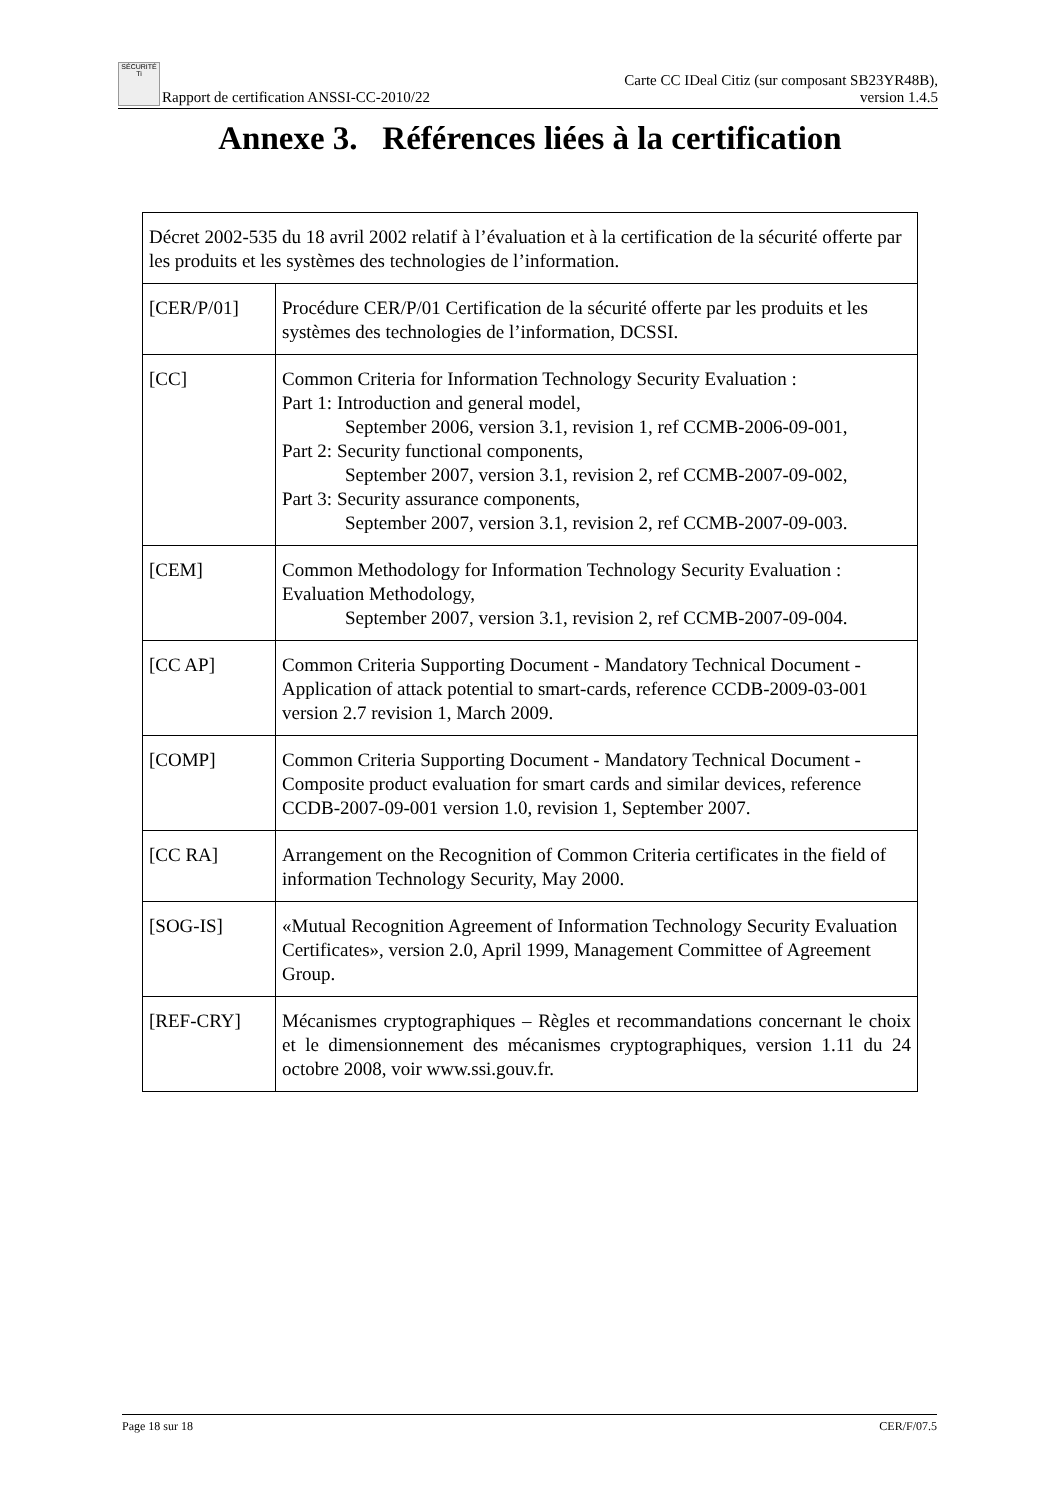SÉCURITÉ Ti Rapport de certification ANSSI-CC-2010/22
Carte CC IDeal Citiz (sur composant SB23YR48B),
version 1.4.5
Annexe 3. Références liées à la certification
| Décret 2002-535 du 18 avril 2002 relatif à l’évaluation et à la certification de la sécurité offerte par les produits et les systèmes des technologies de l’information. | |
| [CER/P/01] | Procédure CER/P/01 Certification de la sécurité offerte par les produits et les systèmes des technologies de l’information, DCSSI. |
| [CC] | Common Criteria for Information Technology Security Evaluation : Part 1: Introduction and general model, September 2006, version 3.1, revision 1, ref CCMB-2006-09-001, Part 2: Security functional components, September 2007, version 3.1, revision 2, ref CCMB-2007-09-002, Part 3: Security assurance components, September 2007, version 3.1, revision 2, ref CCMB-2007-09-003. |
| [CEM] | Common Methodology for Information Technology Security Evaluation : Evaluation Methodology, September 2007, version 3.1, revision 2, ref CCMB-2007-09-004. |
| [CC AP] | Common Criteria Supporting Document - Mandatory Technical Document - Application of attack potential to smart-cards, reference CCDB-2009-03-001 version 2.7 revision 1, March 2009. |
| [COMP] | Common Criteria Supporting Document - Mandatory Technical Document - Composite product evaluation for smart cards and similar devices, reference CCDB-2007-09-001 version 1.0, revision 1, September 2007. |
| [CC RA] | Arrangement on the Recognition of Common Criteria certificates in the field of information Technology Security, May 2000. |
| [SOG-IS] | «Mutual Recognition Agreement of Information Technology Security Evaluation Certificates», version 2.0, April 1999, Management Committee of Agreement Group. |
| [REF-CRY] | Mécanismes cryptographiques – Règles et recommandations concernant le choix et le dimensionnement des mécanismes cryptographiques, version 1.11 du 24 octobre 2008, voir www.ssi.gouv.fr. |
Page 18 sur 18 CER/F/07.5